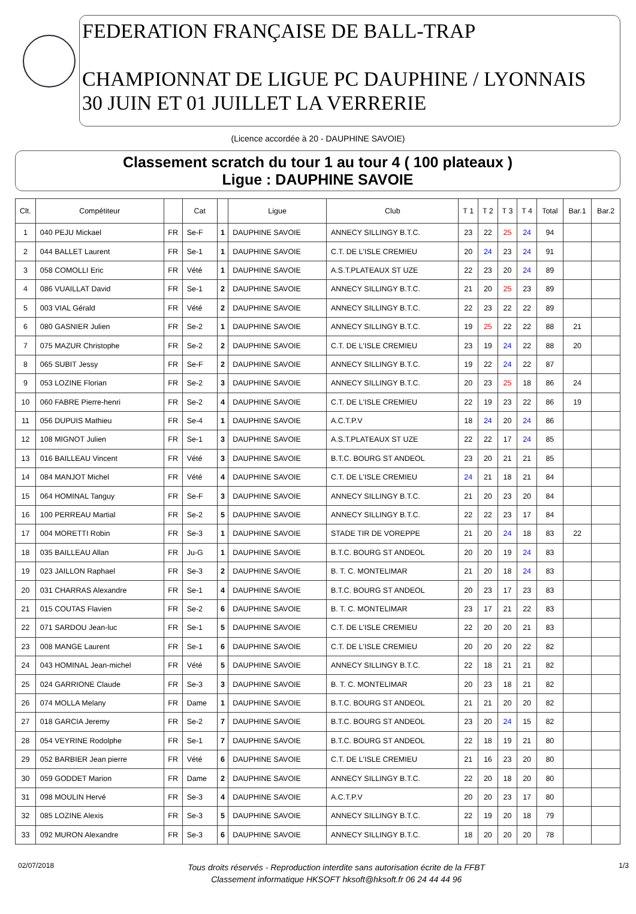FEDERATION FRANÇAISE DE BALL-TRAP
CHAMPIONNAT DE LIGUE PC DAUPHINE / LYONNAIS
30 JUIN ET 01 JUILLET LA VERRERIE
(Licence accordée à 20 - DAUPHINE SAVOIE)
Classement scratch du tour 1 au tour 4 ( 100 plateaux )
Ligue : DAUPHINE SAVOIE
| Clt. | Compétiteur | | Cat | | Ligue | Club | T 1 | T 2 | T 3 | T 4 | Total | Bar.1 | Bar.2 |
| --- | --- | --- | --- | --- | --- | --- | --- | --- | --- | --- | --- | --- | --- |
| 1 | 040 PEJU Mickael | FR | Se-F | 1 | DAUPHINE SAVOIE | ANNECY SILLINGY B.T.C. | 23 | 22 | 25 | 24 | 94 | | |
| 2 | 044 BALLET Laurent | FR | Se-1 | 1 | DAUPHINE SAVOIE | C.T. DE L'ISLE CREMIEU | 20 | 24 | 23 | 24 | 91 | | |
| 3 | 058 COMOLLI Eric | FR | Vété | 1 | DAUPHINE SAVOIE | A.S.T.PLATEAUX ST UZE | 22 | 23 | 20 | 24 | 89 | | |
| 4 | 086 VUAILLAT David | FR | Se-1 | 2 | DAUPHINE SAVOIE | ANNECY SILLINGY B.T.C. | 21 | 20 | 25 | 23 | 89 | | |
| 5 | 003 VIAL Gérald | FR | Vété | 2 | DAUPHINE SAVOIE | ANNECY SILLINGY B.T.C. | 22 | 23 | 22 | 22 | 89 | | |
| 6 | 080 GASNIER Julien | FR | Se-2 | 1 | DAUPHINE SAVOIE | ANNECY SILLINGY B.T.C. | 19 | 25 | 22 | 22 | 88 | 21 | |
| 7 | 075 MAZUR Christophe | FR | Se-2 | 2 | DAUPHINE SAVOIE | C.T. DE L'ISLE CREMIEU | 23 | 19 | 24 | 22 | 88 | 20 | |
| 8 | 065 SUBIT Jessy | FR | Se-F | 2 | DAUPHINE SAVOIE | ANNECY SILLINGY B.T.C. | 19 | 22 | 24 | 22 | 87 | | |
| 9 | 053 LOZINE Florian | FR | Se-2 | 3 | DAUPHINE SAVOIE | ANNECY SILLINGY B.T.C. | 20 | 23 | 25 | 18 | 86 | 24 | |
| 10 | 060 FABRE Pierre-henri | FR | Se-2 | 4 | DAUPHINE SAVOIE | C.T. DE L'ISLE CREMIEU | 22 | 19 | 23 | 22 | 86 | 19 | |
| 11 | 056 DUPUIS Mathieu | FR | Se-4 | 1 | DAUPHINE SAVOIE | A.C.T.P.V | 18 | 24 | 20 | 24 | 86 | | |
| 12 | 108 MIGNOT Julien | FR | Se-1 | 3 | DAUPHINE SAVOIE | A.S.T.PLATEAUX ST UZE | 22 | 22 | 17 | 24 | 85 | | |
| 13 | 016 BAILLEAU Vincent | FR | Vété | 3 | DAUPHINE SAVOIE | B.T.C. BOURG ST ANDEOL | 23 | 20 | 21 | 21 | 85 | | |
| 14 | 084 MANJOT Michel | FR | Vété | 4 | DAUPHINE SAVOIE | C.T. DE L'ISLE CREMIEU | 24 | 21 | 18 | 21 | 84 | | |
| 15 | 064 HOMINAL Tanguy | FR | Se-F | 3 | DAUPHINE SAVOIE | ANNECY SILLINGY B.T.C. | 21 | 20 | 23 | 20 | 84 | | |
| 16 | 100 PERREAU Martial | FR | Se-2 | 5 | DAUPHINE SAVOIE | ANNECY SILLINGY B.T.C. | 22 | 22 | 23 | 17 | 84 | | |
| 17 | 004 MORETTI Robin | FR | Se-3 | 1 | DAUPHINE SAVOIE | STADE TIR DE VOREPPE | 21 | 20 | 24 | 18 | 83 | 22 | |
| 18 | 035 BAILLEAU Allan | FR | Ju-G | 1 | DAUPHINE SAVOIE | B.T.C. BOURG ST ANDEOL | 20 | 20 | 19 | 24 | 83 | | |
| 19 | 023 JAILLON Raphael | FR | Se-3 | 2 | DAUPHINE SAVOIE | B. T. C. MONTELIMAR | 21 | 20 | 18 | 24 | 83 | | |
| 20 | 031 CHARRAS Alexandre | FR | Se-1 | 4 | DAUPHINE SAVOIE | B.T.C. BOURG ST ANDEOL | 20 | 23 | 17 | 23 | 83 | | |
| 21 | 015 COUTAS Flavien | FR | Se-2 | 6 | DAUPHINE SAVOIE | B. T. C. MONTELIMAR | 23 | 17 | 21 | 22 | 83 | | |
| 22 | 071 SARDOU Jean-luc | FR | Se-1 | 5 | DAUPHINE SAVOIE | C.T. DE L'ISLE CREMIEU | 22 | 20 | 20 | 21 | 83 | | |
| 23 | 008 MANGE Laurent | FR | Se-1 | 6 | DAUPHINE SAVOIE | C.T. DE L'ISLE CREMIEU | 20 | 20 | 20 | 22 | 82 | | |
| 24 | 043 HOMINAL Jean-michel | FR | Vété | 5 | DAUPHINE SAVOIE | ANNECY SILLINGY B.T.C. | 22 | 18 | 21 | 21 | 82 | | |
| 25 | 024 GARRIONE Claude | FR | Se-3 | 3 | DAUPHINE SAVOIE | B. T. C. MONTELIMAR | 20 | 23 | 18 | 21 | 82 | | |
| 26 | 074 MOLLA Melany | FR | Dame | 1 | DAUPHINE SAVOIE | B.T.C. BOURG ST ANDEOL | 21 | 21 | 20 | 20 | 82 | | |
| 27 | 018 GARCIA Jeremy | FR | Se-2 | 7 | DAUPHINE SAVOIE | B.T.C. BOURG ST ANDEOL | 23 | 20 | 24 | 15 | 82 | | |
| 28 | 054 VEYRINE Rodolphe | FR | Se-1 | 7 | DAUPHINE SAVOIE | B.T.C. BOURG ST ANDEOL | 22 | 18 | 19 | 21 | 80 | | |
| 29 | 052 BARBIER Jean pierre | FR | Vété | 6 | DAUPHINE SAVOIE | C.T. DE L'ISLE CREMIEU | 21 | 16 | 23 | 20 | 80 | | |
| 30 | 059 GODDET Marion | FR | Dame | 2 | DAUPHINE SAVOIE | ANNECY SILLINGY B.T.C. | 22 | 20 | 18 | 20 | 80 | | |
| 31 | 098 MOULIN Hervé | FR | Se-3 | 4 | DAUPHINE SAVOIE | A.C.T.P.V | 20 | 20 | 23 | 17 | 80 | | |
| 32 | 085 LOZINE Alexis | FR | Se-3 | 5 | DAUPHINE SAVOIE | ANNECY SILLINGY B.T.C. | 22 | 19 | 20 | 18 | 79 | | |
| 33 | 092 MURON Alexandre | FR | Se-3 | 6 | DAUPHINE SAVOIE | ANNECY SILLINGY B.T.C. | 18 | 20 | 20 | 20 | 78 | | |
02/07/2018
Tous droits réservés - Reproduction interdite sans autorisation écrite de la FFBT
Classement informatique HKSOFT hksoft@hksoft.fr 06 24 44 44 96
1/3